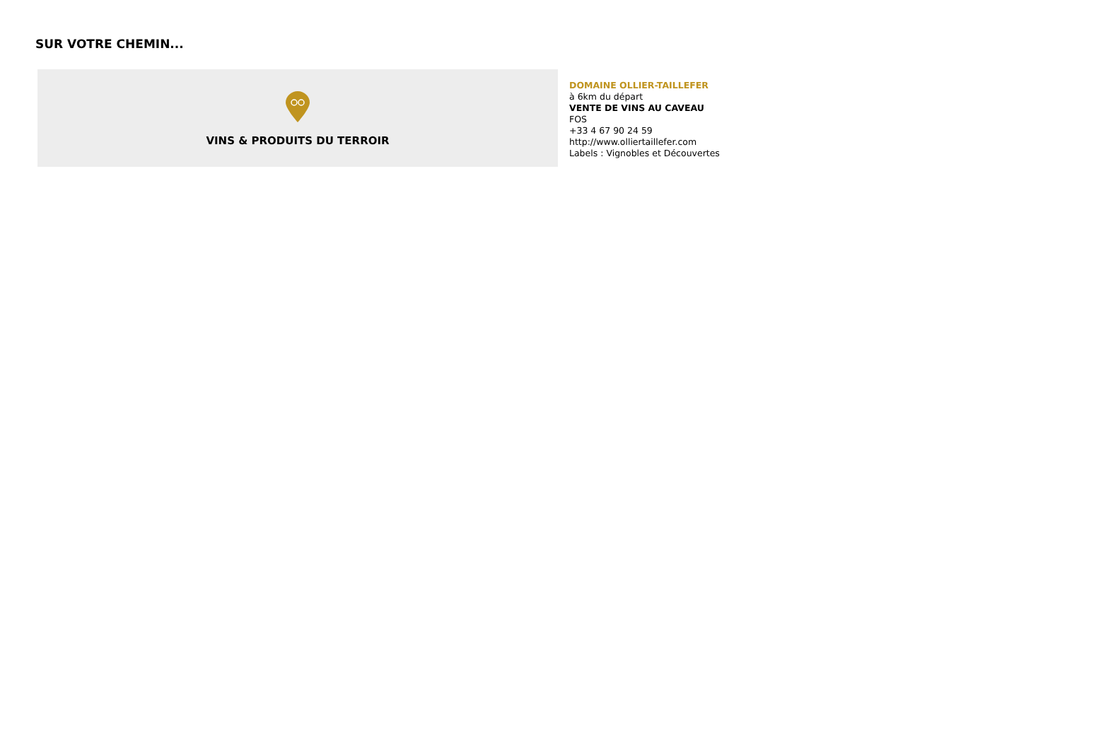SUR VOTRE CHEMIN...
VINS & PRODUITS DU TERROIR
DOMAINE OLLIER-TAILLEFER
à 6km du départ
VENTE DE VINS AU CAVEAU
FOS
+33 4 67 90 24 59
http://www.olliertaillefer.com
Labels : Vignobles et Découvertes